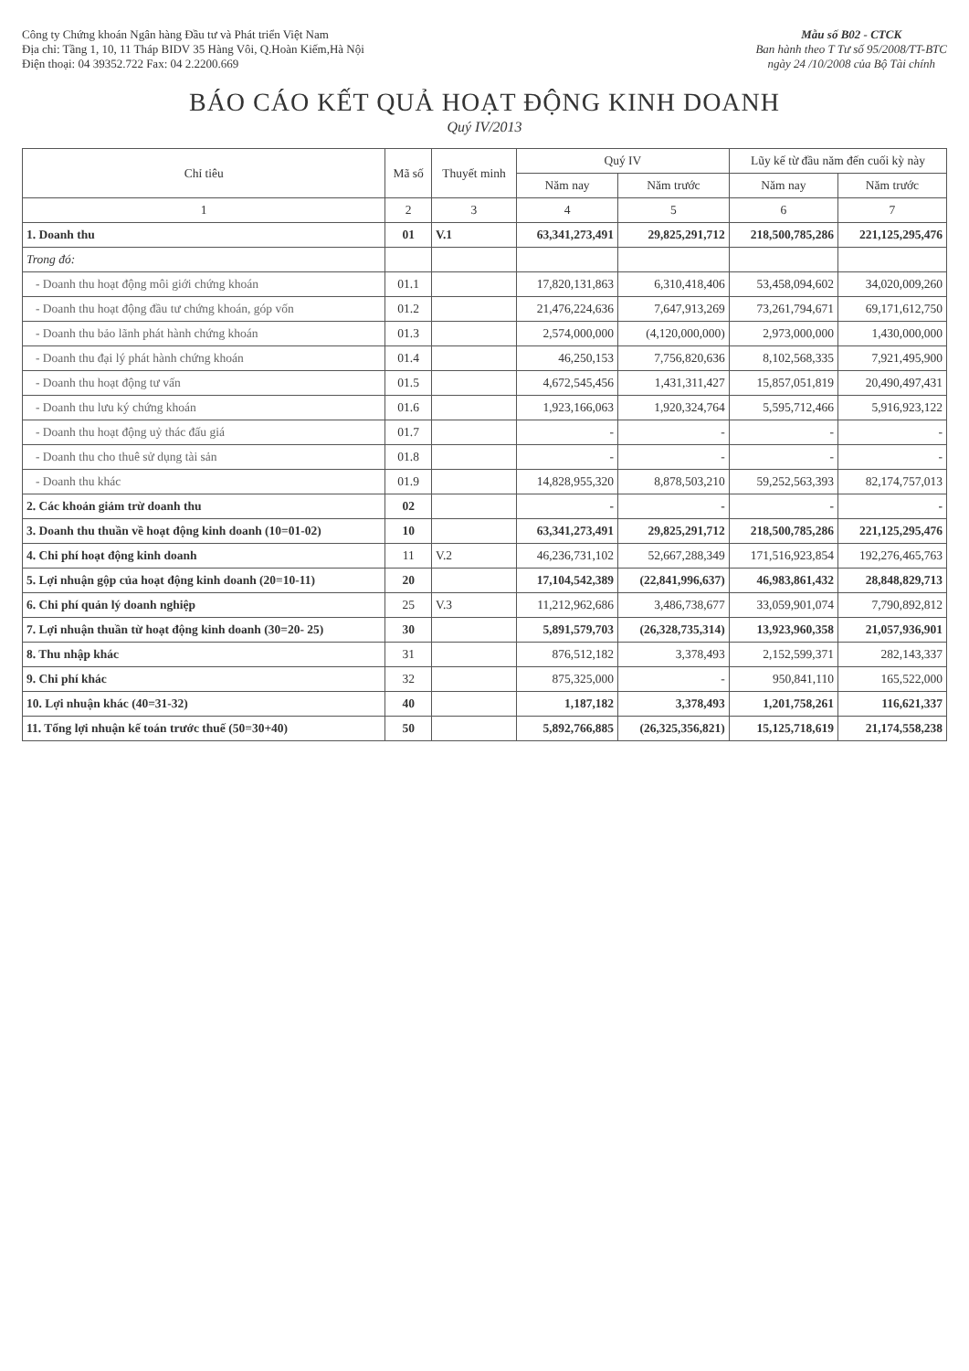Công ty Chứng khoán Ngân hàng Đầu tư và Phát triển Việt Nam
Địa chỉ: Tầng 1, 10, 11 Tháp BIDV 35 Hàng Vôi, Q.Hoàn Kiếm,Hà Nội
Điện thoại: 04 39352.722 Fax: 04 2.2200.669
Mẫu số B02 - CTCK
Ban hành theo T Tư số 95/2008/TT-BTC
ngày 24 /10/2008 của Bộ Tài chính
BÁO CÁO KẾT QUẢ HOẠT ĐỘNG KINH DOANH
Quý IV/2013
| Chỉ tiêu | Mã số | Thuyết minh | Quý IV | | Lũy kế từ đầu năm đến cuối kỳ này | |
| --- | --- | --- | --- | --- | --- | --- |
| | | | Năm nay | Năm trước | Năm nay | Năm trước |
| 1 | 2 | 3 | 4 | 5 | 6 | 7 |
| 1. Doanh thu | 01 | V.1 | 63,341,273,491 | 29,825,291,712 | 218,500,785,286 | 221,125,295,476 |
| Trong đó: | | | | | | |
| - Doanh thu hoạt động môi giới chứng khoán | 01.1 | | 17,820,131,863 | 6,310,418,406 | 53,458,094,602 | 34,020,009,260 |
| - Doanh thu hoạt động đầu tư chứng khoán, góp vốn | 01.2 | | 21,476,224,636 | 7,647,913,269 | 73,261,794,671 | 69,171,612,750 |
| - Doanh thu bảo lãnh phát hành chứng khoán | 01.3 | | 2,574,000,000 | (4,120,000,000) | 2,973,000,000 | 1,430,000,000 |
| - Doanh thu đại lý phát hành chứng khoán | 01.4 | | 46,250,153 | 7,756,820,636 | 8,102,568,335 | 7,921,495,900 |
| - Doanh thu hoạt động tư vấn | 01.5 | | 4,672,545,456 | 1,431,311,427 | 15,857,051,819 | 20,490,497,431 |
| - Doanh thu lưu ký chứng khoán | 01.6 | | 1,923,166,063 | 1,920,324,764 | 5,595,712,466 | 5,916,923,122 |
| - Doanh thu hoạt động uỷ thác đấu giá | 01.7 | | - | - | - | - |
| - Doanh thu cho thuê sử dụng tài sản | 01.8 | | - | - | - | - |
| - Doanh thu khác | 01.9 | | 14,828,955,320 | 8,878,503,210 | 59,252,563,393 | 82,174,757,013 |
| 2. Các khoản giảm trừ doanh thu | 02 | | - | - | - | - |
| 3. Doanh thu thuần về hoạt động kinh doanh (10=01-02) | 10 | | 63,341,273,491 | 29,825,291,712 | 218,500,785,286 | 221,125,295,476 |
| 4. Chi phí hoạt động kinh doanh | 11 | V.2 | 46,236,731,102 | 52,667,288,349 | 171,516,923,854 | 192,276,465,763 |
| 5. Lợi nhuận gộp của hoạt động kinh doanh (20=10-11) | 20 | | 17,104,542,389 | (22,841,996,637) | 46,983,861,432 | 28,848,829,713 |
| 6. Chi phí quản lý doanh nghiệp | 25 | V.3 | 11,212,962,686 | 3,486,738,677 | 33,059,901,074 | 7,790,892,812 |
| 7. Lợi nhuận thuần từ hoạt động kinh doanh (30=20- 25) | 30 | | 5,891,579,703 | (26,328,735,314) | 13,923,960,358 | 21,057,936,901 |
| 8. Thu nhập khác | 31 | | 876,512,182 | 3,378,493 | 2,152,599,371 | 282,143,337 |
| 9. Chi phí khác | 32 | | 875,325,000 | - | 950,841,110 | 165,522,000 |
| 10. Lợi nhuận khác (40=31-32) | 40 | | 1,187,182 | 3,378,493 | 1,201,758,261 | 116,621,337 |
| 11. Tổng lợi nhuận kế toán trước thuế (50=30+40) | 50 | | 5,892,766,885 | (26,325,356,821) | 15,125,718,619 | 21,174,558,238 |